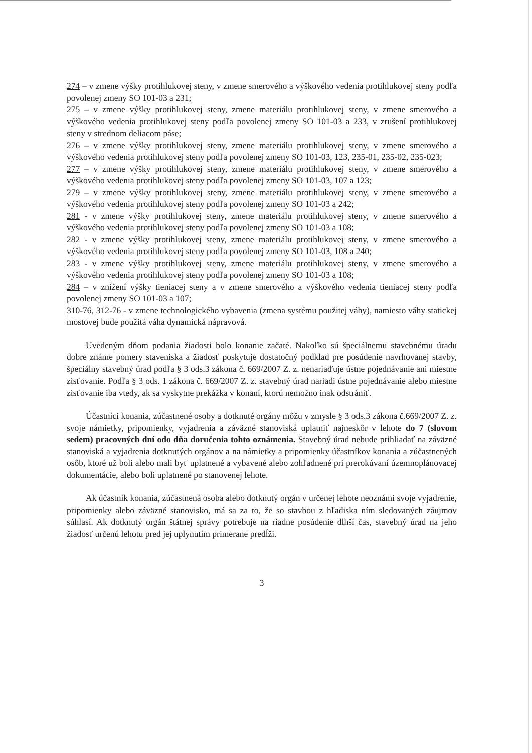274 – v zmene výšky protihlukovej steny, v zmene smerového a výškového vedenia protihlukovej steny podľa povolenej zmeny SO 101-03 a 231;
275 – v zmene výšky protihlukovej steny, zmene materiálu protihlukovej steny, v zmene smerového a výškového vedenia protihlukovej steny podľa povolenej zmeny SO 101-03 a 233, v zrušení protihlukovej steny v strednom deliacom páse;
276 – v zmene výšky protihlukovej steny, zmene materiálu protihlukovej steny, v zmene smerového a výškového vedenia protihlukovej steny podľa povolenej zmeny SO 101-03, 123, 235-01, 235-02, 235-023;
277 – v zmene výšky protihlukovej steny, zmene materiálu protihlukovej steny, v zmene smerového a výškového vedenia protihlukovej steny podľa povolenej zmeny SO 101-03, 107 a 123;
279 – v zmene výšky protihlukovej steny, zmene materiálu protihlukovej steny, v zmene smerového a výškového vedenia protihlukovej steny podľa povolenej zmeny SO 101-03 a 242;
281 - v zmene výšky protihlukovej steny, zmene materiálu protihlukovej steny, v zmene smerového a výškového vedenia protihlukovej steny podľa povolenej zmeny SO 101-03 a 108;
282 - v zmene výšky protihlukovej steny, zmene materiálu protihlukovej steny, v zmene smerového a výškového vedenia protihlukovej steny podľa povolenej zmeny SO 101-03, 108 a 240;
283 - v zmene výšky protihlukovej steny, zmene materiálu protihlukovej steny, v zmene smerového a výškového vedenia protihlukovej steny podľa povolenej zmeny SO 101-03 a 108;
284 – v znížení výšky tieniacej steny a v zmene smerového a výškového vedenia tieniacej steny podľa povolenej zmeny SO 101-03 a 107;
310-76, 312-76 - v zmene technologického vybavenia (zmena systému použitej váhy), namiesto váhy statickej mostovej bude použitá váha dynamická nápravová.
Uvedeným dňom podania žiadosti bolo konanie začaté. Nakoľko sú špeciálnemu stavebnému úradu dobre známe pomery staveniska a žiadosť poskytuje dostatočný podklad pre posúdenie navrhovanej stavby, špeciálny stavebný úrad podľa § 3 ods.3 zákona č. 669/2007 Z. z. nenariaďuje ústne pojednávanie ani miestne zisťovanie. Podľa § 3 ods. 1 zákona č. 669/2007 Z. z. stavebný úrad nariadi ústne pojednávanie alebo miestne zisťovanie iba vtedy, ak sa vyskytne prekážka v konaní, ktorú nemožno inak odstrániť.
Účastníci konania, zúčastnené osoby a dotknuté orgány môžu v zmysle § 3 ods.3 zákona č.669/2007 Z. z. svoje námietky, pripomienky, vyjadrenia a záväzné stanoviská uplatniť najneskôr v lehote do 7 (slovom sedem) pracovných dní odo dňa doručenia tohto oznámenia. Stavebný úrad nebude prihliadať na záväzné stanoviská a vyjadrenia dotknutých orgánov a na námietky a pripomienky účastníkov konania a zúčastnených osôb, ktoré už boli alebo mali byť uplatnené a vybavené alebo zohľadnené pri prerokúvaní územnoplánovacej dokumentácie, alebo boli uplatnené po stanovenej lehote.
Ak účastník konania, zúčastnená osoba alebo dotknutý orgán v určenej lehote neoznámi svoje vyjadrenie, pripomienky alebo záväzné stanovisko, má sa za to, že so stavbou z hľadiska ním sledovaných záujmov súhlasí. Ak dotknutý orgán štátnej správy potrebuje na riadne posúdenie dlhší čas, stavebný úrad na jeho žiadosť určenú lehotu pred jej uplynutím primerane predĺži.
3